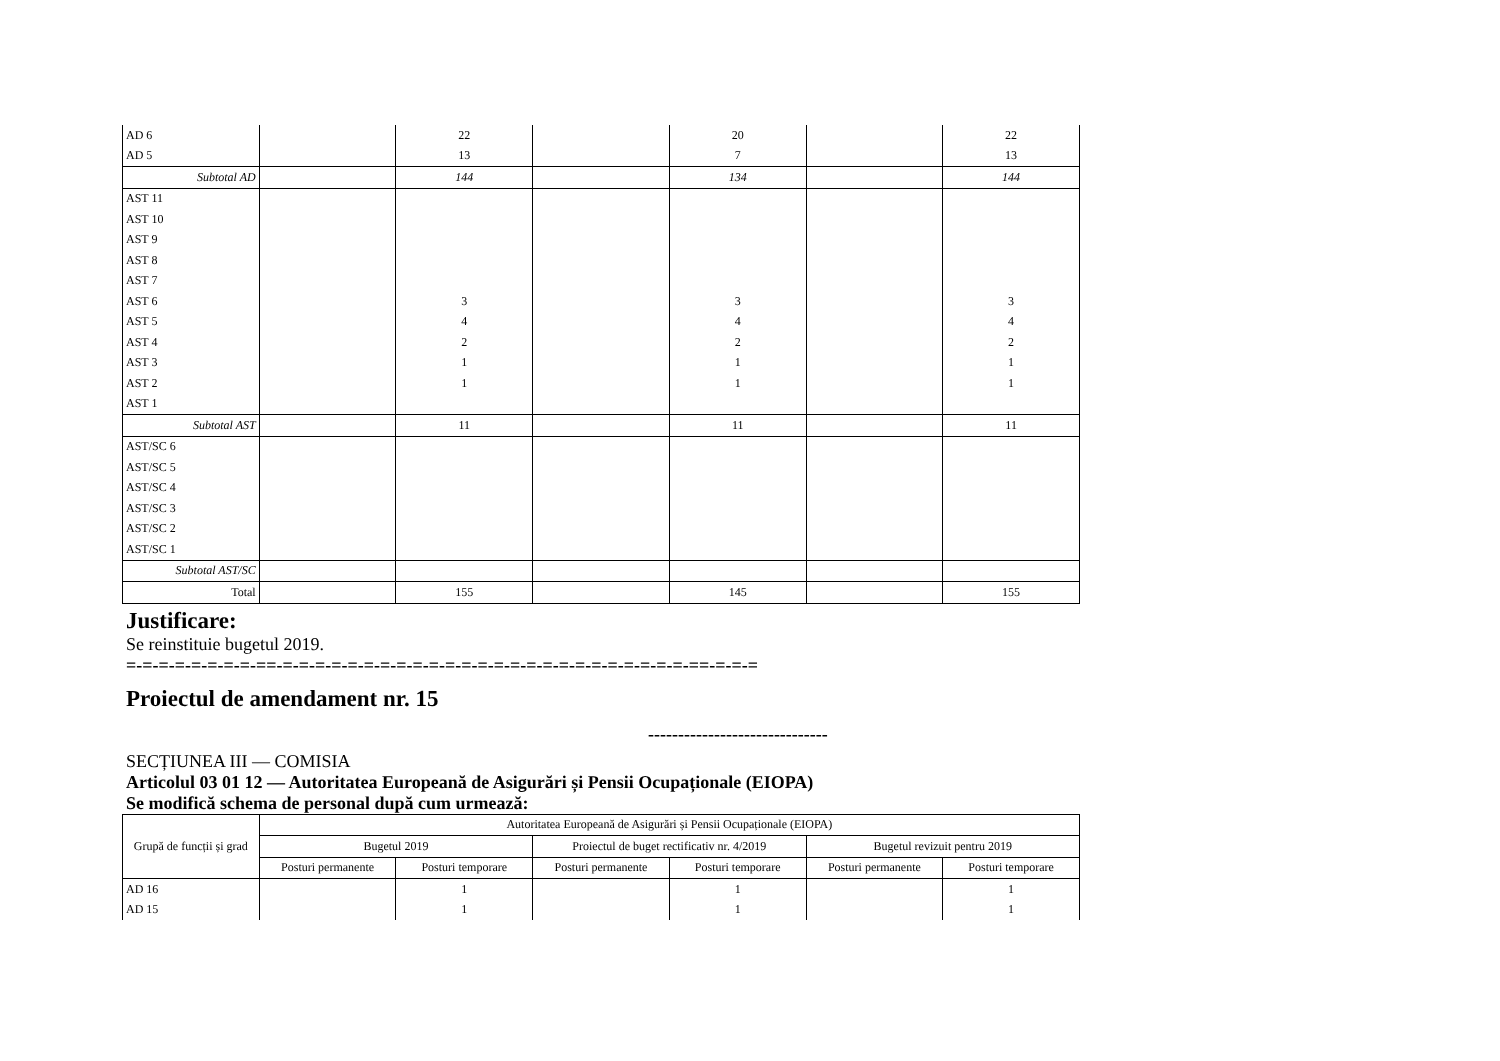| AD 6 | | 22 | | 20 | | 22 |
| AD 5 | | 13 | | 7 | | 13 |
| Subtotal AD | | 144 | | 134 | | 144 |
| AST 11 | | | | | | |
| AST 10 | | | | | | |
| AST 9 | | | | | | |
| AST 8 | | | | | | |
| AST 7 | | | | | | |
| AST 6 | | 3 | | 3 | | 3 |
| AST 5 | | 4 | | 4 | | 4 |
| AST 4 | | 2 | | 2 | | 2 |
| AST 3 | | 1 | | 1 | | 1 |
| AST 2 | | 1 | | 1 | | 1 |
| AST 1 | | | | | | |
| Subtotal AST | | 11 | | 11 | | 11 |
| AST/SC 6 | | | | | | |
| AST/SC 5 | | | | | | |
| AST/SC 4 | | | | | | |
| AST/SC 3 | | | | | | |
| AST/SC 2 | | | | | | |
| AST/SC 1 | | | | | | |
| Subtotal AST/SC | | | | | | |
| Total | | 155 | | 145 | | 155 |
Justificare:
Se reinstituie bugetul 2019.
=-=-=-=-=-=-=-=-==-=-=-=-=-=-=-=-=-=-=-=-=-=-=-=-=-=-=-=-=-=-=-=-=-=-==-=-=-=
Proiectul de amendament nr. 15
------------------------------
SECȚIUNEA III — COMISIA
Articolul 03 01 12 — Autoritatea Europeană de Asigurări și Pensii Ocupaționale (EIOPA)
Se modifică schema de personal după cum urmează:
| Grupă de funcții și grad | Autoritatea Europeană de Asigurări și Pensii Ocupaționale (EIOPA) | | | | | |
| --- | --- | --- | --- | --- | --- | --- |
| | Bugetul 2019 | | Proiectul de buget rectificativ nr. 4/2019 | | Bugetul revizuit pentru 2019 | |
| | Posturi permanente | Posturi temporare | Posturi permanente | Posturi temporare | Posturi permanente | Posturi temporare |
| AD 16 | | 1 | | 1 | | 1 |
| AD 15 | | 1 | | 1 | | 1 |